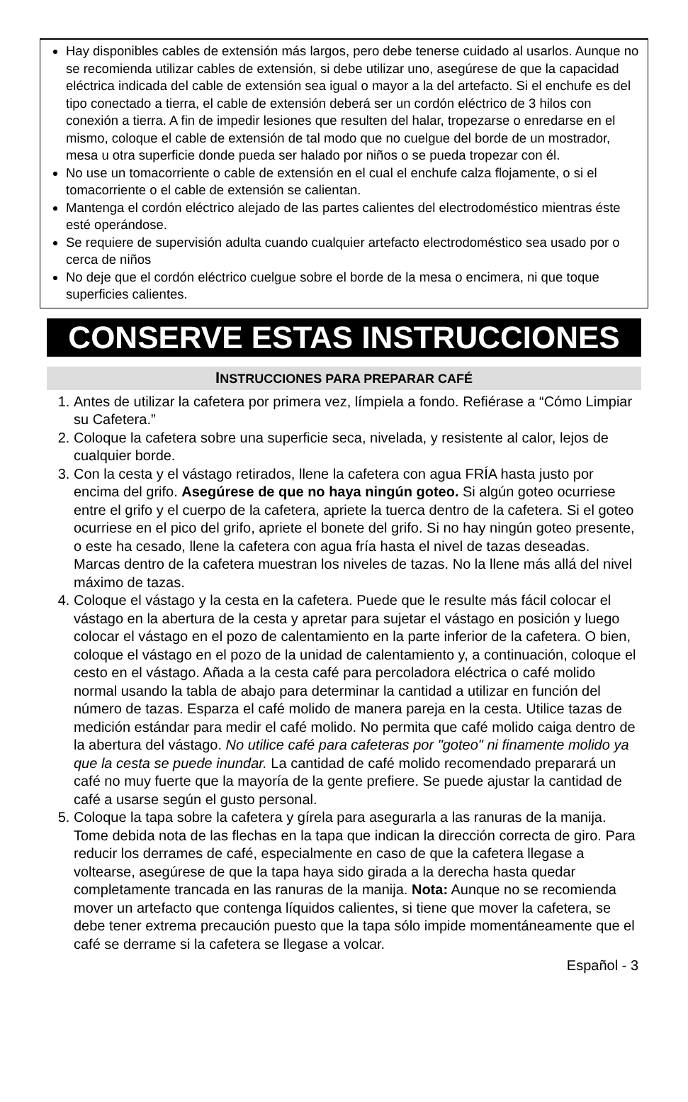Hay disponibles cables de extensión más largos, pero debe tenerse cuidado al usarlos. Aunque no se recomienda utilizar cables de extensión, si debe utilizar uno, asegúrese de que la capacidad eléctrica indicada del cable de extensión sea igual o mayor a la del artefacto. Si el enchufe es del tipo conectado a tierra, el cable de extensión deberá ser un cordón eléctrico de 3 hilos con conexión a tierra. A fin de impedir lesiones que resulten del halar, tropezarse o enredarse en el mismo, coloque el cable de extensión de tal modo que no cuelgue del borde de un mostrador, mesa u otra superficie donde pueda ser halado por niños o se pueda tropezar con él.
No use un tomacorriente o cable de extensión en el cual el enchufe calza flojamente, o si el tomacorriente o el cable de extensión se calientan.
Mantenga el cordón eléctrico alejado de las partes calientes del electrodoméstico mientras éste esté operándose.
Se requiere de supervisión adulta cuando cualquier artefacto electrodoméstico sea usado por o cerca de niños
No deje que el cordón eléctrico cuelgue sobre el borde de la mesa o encimera, ni que toque superficies calientes.
CONSERVE ESTAS INSTRUCCIONES
INSTRUCCIONES PARA PREPARAR CAFÉ
1. Antes de utilizar la cafetera por primera vez, límpiela a fondo. Refiérase a “Cómo Limpiar su Cafetera.”
2. Coloque la cafetera sobre una superficie seca, nivelada, y resistente al calor, lejos de cualquier borde.
3. Con la cesta y el vástago retirados, llene la cafetera con agua FRÍA hasta justo por encima del grifo. Asegúrese de que no haya ningún goteo. Si algún goteo ocurriese entre el grifo y el cuerpo de la cafetera, apriete la tuerca dentro de la cafetera. Si el goteo ocurriese en el pico del grifo, apriete el bonete del grifo. Si no hay ningún goteo presente, o este ha cesado, llene la cafetera con agua fría hasta el nivel de tazas deseadas. Marcas dentro de la cafetera muestran los niveles de tazas. No la llene más allá del nivel máximo de tazas.
4. Coloque el vástago y la cesta en la cafetera. Puede que le resulte más fácil colocar el vástago en la abertura de la cesta y apretar para sujetar el vástago en posición y luego colocar el vástago en el pozo de calentamiento en la parte inferior de la cafetera. O bien, coloque el vástago en el pozo de la unidad de calentamiento y, a continuación, coloque el cesto en el vástago. Añada a la cesta café para percoladora eléctrica o café molido normal usando la tabla de abajo para determinar la cantidad a utilizar en función del número de tazas. Esparza el café molido de manera pareja en la cesta. Utilice tazas de medición estándar para medir el café molido. No permita que café molido caiga dentro de la abertura del vástago. No utilice café para cafeteras por "goteo" ni finamente molido ya que la cesta se puede inundar. La cantidad de café molido recomendado preparará un café no muy fuerte que la mayoría de la gente prefiere. Se puede ajustar la cantidad de café a usarse según el gusto personal.
5. Coloque la tapa sobre la cafetera y gírela para asegurarla a las ranuras de la manija. Tome debida nota de las flechas en la tapa que indican la dirección correcta de giro. Para reducir los derrames de café, especialmente en caso de que la cafetera llegase a voltearse, asegúrese de que la tapa haya sido girada a la derecha hasta quedar completamente trancada en las ranuras de la manija. Nota: Aunque no se recomienda mover un artefacto que contenga líquidos calientes, si tiene que mover la cafetera, se debe tener extrema precaución puesto que la tapa sólo impide momentáneamente que el café se derrame si la cafetera se llegase a volcar.
Español - 3